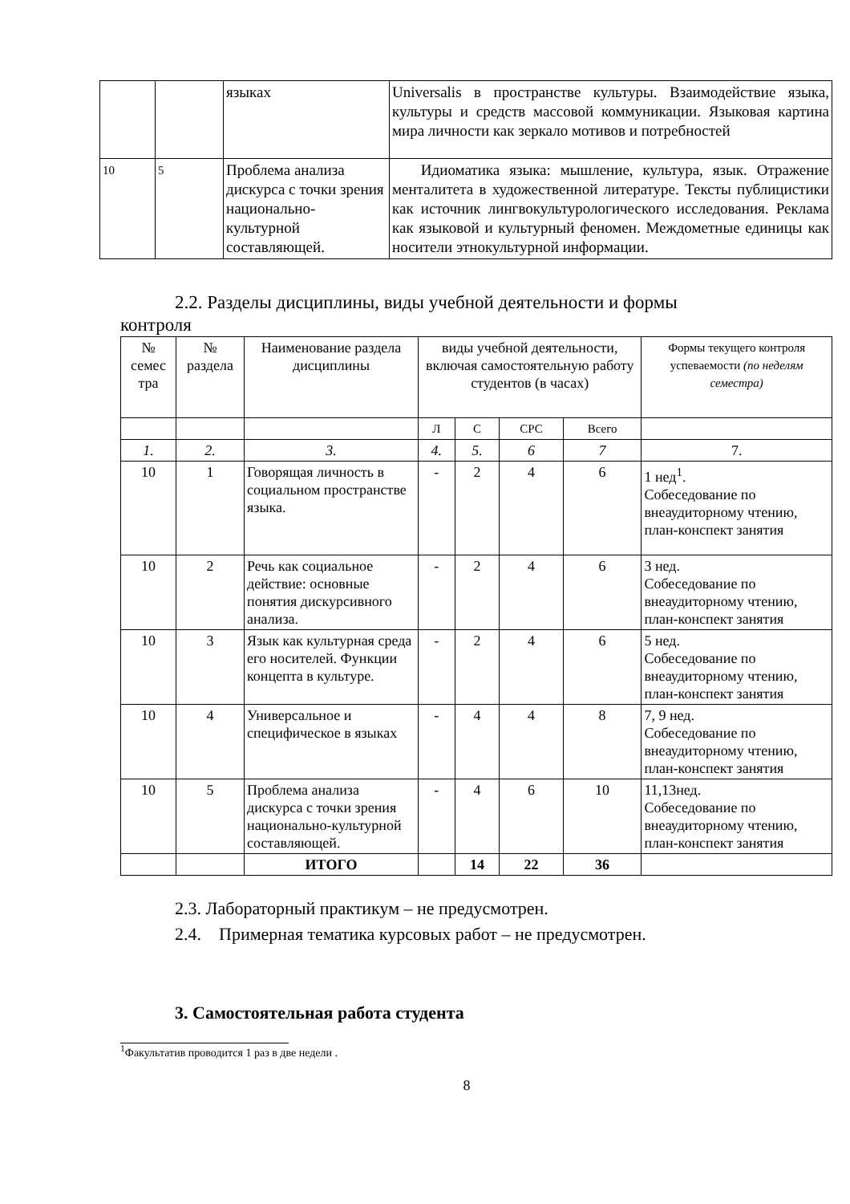| | | языках | Universalis в пространстве культуры. Взаимодействие языка, культуры и средств массовой коммуникации. Языковая картина мира личности как зеркало мотивов и потребностей |
| 10 | 5 | Проблема анализа дискурса с точки зрения национально-культурной составляющей. | Идиоматика языка: мышление, культура, язык. Отражение менталитета в художественной литературе. Тексты публицистики как источник лингвокультурологического исследования. Реклама как языковой и культурный феномен. Междометные единицы как носители этнокультурной информации. |
2.2. Разделы дисциплины, виды учебной деятельности и формы
контроля
| № семес тра | № раздела | Наименование раздела дисциплины | виды учебной деятельности, включая самостоятельную работу студентов (в часах) | | | | Формы текущего контроля успеваемости (по неделям семестра) |
| --- | --- | --- | --- | --- | --- | --- | --- |
| | | | Л | С | СРС | Всего | |
| 1. | 2. | 3. | 4. | 5. | 6 | 7 | 7. |
| 10 | 1 | Говорящая личность в социальном пространстве языка. | - | 2 | 4 | 6 | 1 нед<sup>1</sup>. Собеседование по внеаудиторному чтению, план-конспект занятия |
| 10 | 2 | Речь как социальное действие: основные понятия дискурсивного анализа. | - | 2 | 4 | 6 | 3 нед. Собеседование по внеаудиторному чтению, план-конспект занятия |
| 10 | 3 | Язык как культурная среда его носителей. Функции концепта в культуре. | - | 2 | 4 | 6 | 5 нед. Собеседование по внеаудиторному чтению, план-конспект занятия |
| 10 | 4 | Универсальное и специфическое в языках | - | 4 | 4 | 8 | 7, 9 нед. Собеседование по внеаудиторному чтению, план-конспект занятия |
| 10 | 5 | Проблема анализа дискурса с точки зрения национально-культурной составляющей. | - | 4 | 6 | 10 | 11,13нед. Собеседование по внеаудиторному чтению, план-конспект занятия |
| | | ИТОГО | | 14 | 22 | 36 | |
2.3. Лабораторный практикум – не предусмотрен.
2.4. Примерная тематика курсовых работ – не предусмотрен.
3. Самостоятельная работа студента
<sup>1</sup> Факультатив проводится 1 раз в две недели .
8